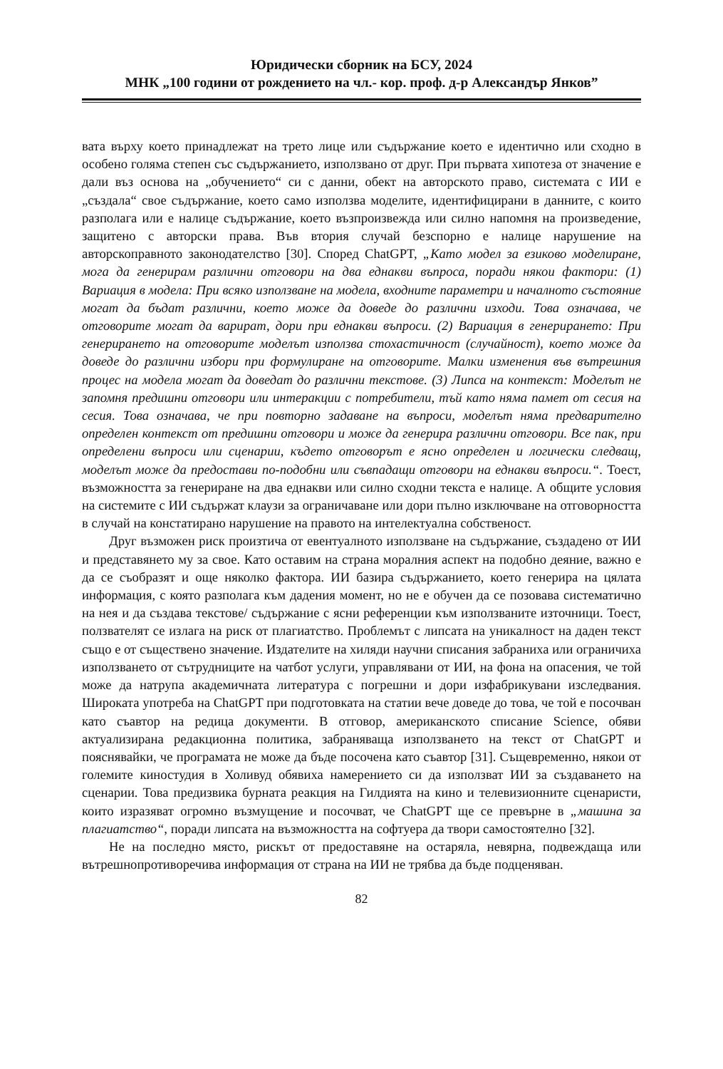Юридически сборник на БСУ, 2024
МНК „100 години от рождението на чл.- кор. проф. д-р Александър Янков”
вата върху което принадлежат на трето лице или съдържание което е идентично или сходно в особено голяма степен със съдържанието, използвано от друг. При първата хипотеза от значение е дали въз основа на „обучението“ си с данни, обект на авторското право, системата с ИИ е „създала“ свое съдържание, което само използва моделите, идентифицирани в данните, с които разполага или е налице съдържание, което възпроизвежда или силно напомня на произведение, защитено с авторски права. Във втория случай безспорно е налице нарушение на авторскоправното законодателство [30]. Според ChatGPT, „Като модел за езиково моделиране, мога да генерирам различни отговори на два еднакви въпроса, поради някои фактори: (1) Вариация в модела: При всяко използване на модела, входните параметри и началното състояние могат да бъдат различни, което може да доведе до различни изходи. Това означава, че отговорите могат да варират, дори при еднакви въпроси. (2) Вариация в генерирането: При генерирането на отговорите моделът използва стохастичност (случайност), което може да доведе до различни избори при формулиране на отговорите. Малки изменения във вътрешния процес на модела могат да доведат до различни текстове. (3) Липса на контекст: Моделът не запомня предишни отговори или интеракции с потребители, тъй като няма памет от сесия на сесия. Това означава, че при повторно задаване на въпроси, моделът няма предварително определен контекст от предишни отговори и може да генерира различни отговори. Все пак, при определени въпроси или сценарии, където отговорът е ясно определен и логически следващ, моделът може да предостави по-подобни или съвпадащи отговори на еднакви въпроси.“. Тоест, възможността за генериране на два еднакви или силно сходни текста е налице. А общите условия на системите с ИИ съдържат клаузи за ограничаване или дори пълно изключване на отговорността в случай на констатирано нарушение на правото на интелектуална собственост.
Друг възможен риск произтича от евентуалното използване на съдържание, създадено от ИИ и представянето му за свое. Като оставим на страна моралния аспект на подобно деяние, важно е да се съобразят и още няколко фактора. ИИ базира съдържанието, което генерира на цялата информация, с която разполага към дадения момент, но не е обучен да се позовава систематично на нея и да създава текстове/ съдържание с ясни референции към използваните източници. Тоест, ползвателят се излага на риск от плагиатство. Проблемът с липсата на уникалност на даден текст също е от съществено значение. Издателите на хиляди научни списания забраниха или ограничиха използването от сътрудниците на чатбот услуги, управлявани от ИИ, на фона на опасения, че той може да натрупа академичната литература с погрешни и дори изфабрикувани изследвания. Широката употреба на ChatGPT при подготовката на статии вече доведе до това, че той е посочван като съавтор на редица документи. В отговор, американското списание Science, обяви актуализирана редакционна политика, забраняваща използването на текст от ChatGPT и пояснявайки, че програмата не може да бъде посочена като съавтор [31]. Същевременно, някои от големите киностудия в Холивуд обявиха намерението си да използват ИИ за създаването на сценарии. Това предизвика бурната реакция на Гилдията на кино и телевизионните сценаристи, които изразяват огромно възмущение и посочват, че ChatGPT ще се превърне в „машина за плагиатство“, поради липсата на възможността на софтуера да твори самостоятелно [32].
Не на последно място, рискът от предоставяне на остаряла, невярна, подвеждаща или вътрешнопротиворечива информация от страна на ИИ не трябва да бъде подценяван.
82